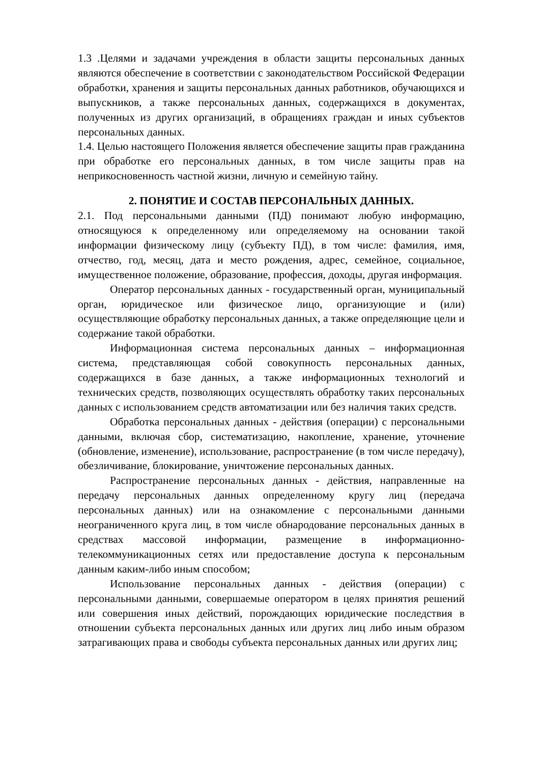1.3 .Целями и задачами учреждения в области защиты персональных данных являются обеспечение в соответствии с законодательством Российской Федерации обработки, хранения и защиты персональных данных работников, обучающихся и выпускников, а также персональных данных, содержащихся в документах, полученных из других организаций, в обращениях граждан и иных субъектов персональных данных.
1.4. Целью настоящего Положения является обеспечение защиты прав гражданина при обработке его персональных данных, в том числе защиты прав на неприкосновенность частной жизни, личную и семейную тайну.
2. ПОНЯТИЕ И СОСТАВ ПЕРСОНАЛЬНЫХ ДАННЫХ.
2.1. Под персональными данными (ПД) понимают любую информацию, относящуюся к определенному или определяемому на основании такой информации физическому лицу (субъекту ПД), в том числе: фамилия, имя, отчество, год, месяц, дата и место рождения, адрес, семейное, социальное, имущественное положение, образование, профессия, доходы, другая информация.
Оператор персональных данных - государственный орган, муниципальный орган, юридическое или физическое лицо, организующие и (или) осуществляющие обработку персональных данных, а также определяющие цели и содержание такой обработки.
Информационная система персональных данных – информационная система, представляющая собой совокупность персональных данных, содержащихся в базе данных, а также информационных технологий и технических средств, позволяющих осуществлять обработку таких персональных данных с использованием средств автоматизации или без наличия таких средств.
Обработка персональных данных - действия (операции) с персональными данными, включая сбор, систематизацию, накопление, хранение, уточнение (обновление, изменение), использование, распространение (в том числе передачу), обезличивание, блокирование, уничтожение персональных данных.
Распространение персональных данных - действия, направленные на передачу персональных данных определенному кругу лиц (передача персональных данных) или на ознакомление с персональными данными неограниченного круга лиц, в том числе обнародование персональных данных в средствах массовой информации, размещение в информационно-телекоммуникационных сетях или предоставление доступа к персональным данным каким-либо иным способом;
Использование персональных данных - действия (операции) с персональными данными, совершаемые оператором в целях принятия решений или совершения иных действий, порождающих юридические последствия в отношении субъекта персональных данных или других лиц либо иным образом затрагивающих права и свободы субъекта персональных данных или других лиц;